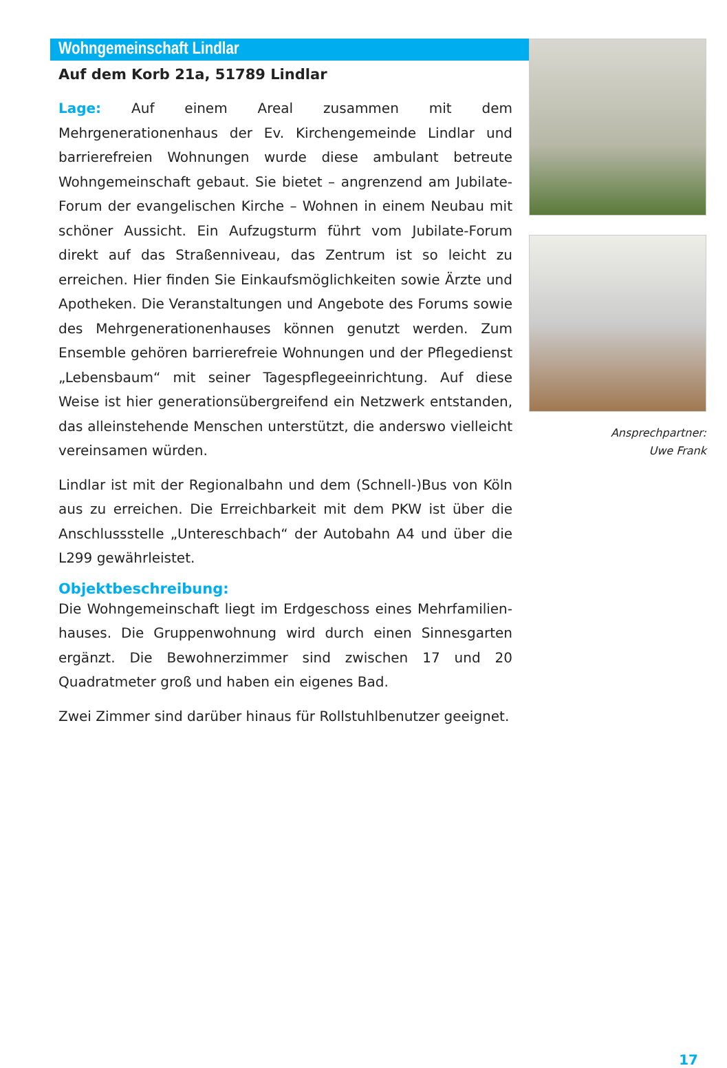Wohngemeinschaft Lindlar
Auf dem Korb 21a, 51789 Lindlar
Lage: Auf einem Areal zusammen mit dem Mehrgenerationenhaus der Ev. Kirchengemeinde Lindlar und barrierefreien Wohnungen wurde diese ambulant betreute Wohngemeinschaft gebaut. Sie bietet – angrenzend am Jubilate-Forum der evangelischen Kirche – Wohnen in einem Neubau mit schöner Aussicht. Ein Aufzugsturm führt vom Jubilate-Forum direkt auf das Straßenniveau, das Zentrum ist so leicht zu erreichen. Hier finden Sie Einkaufsmöglichkeiten sowie Ärzte und Apotheken. Die Veranstaltungen und Angebote des Forums sowie des Mehrgenerationenhauses können genutzt werden. Zum Ensemble gehören barrierefreie Wohnungen und der Pflegedienst „Lebensbaum“ mit seiner Tagespflegeeinrichtung. Auf diese Weise ist hier generationsübergreifend ein Netzwerk entstanden, das alleinstehende Menschen unterstützt, die anderswo vielleicht vereinsamen würden.
Lindlar ist mit der Regionalbahn und dem (Schnell-)Bus von Köln aus zu erreichen. Die Erreichbarkeit mit dem PKW ist über die Anschlussstelle „Untereschbach“ der Autobahn A4 und über die L299 gewährleistet.
Objektbeschreibung:
Die Wohngemeinschaft liegt im Erdgeschoss eines Mehrfamilien­hauses. Die Gruppenwohnung wird durch einen Sinnesgarten ergänzt. Die Bewohnerzimmer sind zwischen 17 und 20 Quadratmeter groß und haben ein eigenes Bad.
Zwei Zimmer sind darüber hinaus für Rollstuhlbenutzer geeignet.
Ansprechpartner:
Uwe Frank
17